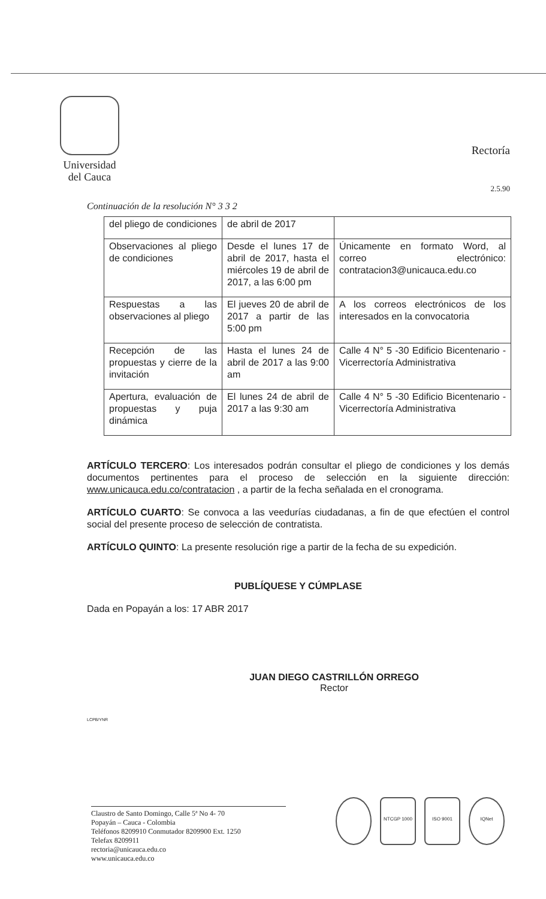Universidad
del Cauca
Rectoría
2.5.90
Continuación de la resolución N° 3 3 2
| del pliego de condiciones | de abril de 2017 | |
| Observaciones al pliego de condiciones | Desde el lunes 17 de abril de 2017, hasta el miércoles 19 de abril de 2017, a las 6:00 pm | Únicamente en formato Word, al correo electrónico: contratacion3@unicauca.edu.co |
| Respuestas a las observaciones al pliego | El jueves 20 de abril de 2017 a partir de las 5:00 pm | A los correos electrónicos de los interesados en la convocatoria |
| Recepción de las propuestas y cierre de la invitación | Hasta el lunes 24 de abril de 2017 a las 9:00 am | Calle 4 N° 5 -30 Edificio Bicentenario - Vicerrectoría Administrativa |
| Apertura, evaluación de propuestas y puja dinámica | El lunes 24 de abril de 2017 a las 9:30 am | Calle 4 N° 5 -30 Edificio Bicentenario - Vicerrectoría Administrativa |
ARTÍCULO TERCERO: Los interesados podrán consultar el pliego de condiciones y los demás documentos pertinentes para el proceso de selección en la siguiente dirección: www.unicauca.edu.co/contratacion , a partir de la fecha señalada en el cronograma.
ARTÍCULO CUARTO: Se convoca a las veedurías ciudadanas, a fin de que efectúen el control social del presente proceso de selección de contratista.
ARTÍCULO QUINTO: La presente resolución rige a partir de la fecha de su expedición.
PUBLÍQUESE Y CÚMPLASE
Dada en Popayán a los: 17 ABR 2017
JUAN DIEGO CASTRILLÓN ORREGO
Rector
LCPB/YNR
Claustro de Santo Domingo, Calle 5ª No 4- 70
Popayán – Cauca - Colombia
Teléfonos 8209910 Conmutador 8209900 Ext. 1250
Telefax 8209911
rectoria@unicauca.edu.co
www.unicauca.edu.co
NTCGP 1000 ISO 9001 IQNet